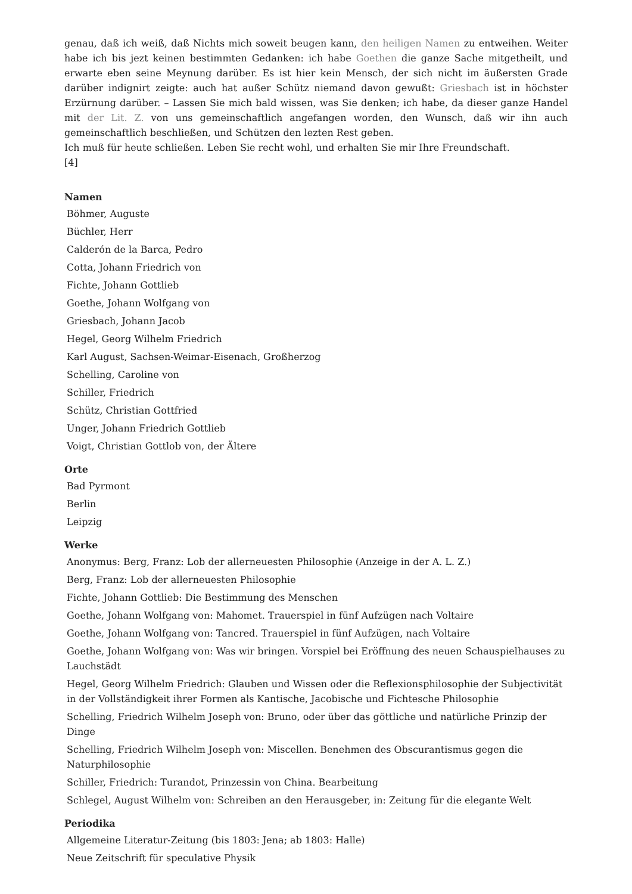genau, daß ich weiß, daß Nichts mich soweit beugen kann, den heiligen Namen zu entweihen. Weiter habe ich bis jezt keinen bestimmten Gedanken: ich habe Goethen die ganze Sache mitgetheilt, und erwarte eben seine Meynung darüber. Es ist hier kein Mensch, der sich nicht im äußersten Grade darüber indignirt zeigte: auch hat außer Schütz niemand davon gewußt: Griesbach ist in höchster Erzürnung darüber. – Lassen Sie mich bald wissen, was Sie denken; ich habe, da dieser ganze Handel mit der Lit. Z. von uns gemeinschaftlich angefangen worden, den Wunsch, daß wir ihn auch gemeinschaftlich beschließen, und Schützen den lezten Rest geben.
Ich muß für heute schließen. Leben Sie recht wohl, und erhalten Sie mir Ihre Freundschaft.
[4]
Namen
Böhmer, Auguste
Büchler, Herr
Calderón de la Barca, Pedro
Cotta, Johann Friedrich von
Fichte, Johann Gottlieb
Goethe, Johann Wolfgang von
Griesbach, Johann Jacob
Hegel, Georg Wilhelm Friedrich
Karl August, Sachsen-Weimar-Eisenach, Großherzog
Schelling, Caroline von
Schiller, Friedrich
Schütz, Christian Gottfried
Unger, Johann Friedrich Gottlieb
Voigt, Christian Gottlob von, der Ältere
Orte
Bad Pyrmont
Berlin
Leipzig
Werke
Anonymus: Berg, Franz: Lob der allerneuesten Philosophie (Anzeige in der A. L. Z.)
Berg, Franz: Lob der allerneuesten Philosophie
Fichte, Johann Gottlieb: Die Bestimmung des Menschen
Goethe, Johann Wolfgang von: Mahomet. Trauerspiel in fünf Aufzügen nach Voltaire
Goethe, Johann Wolfgang von: Tancred. Trauerspiel in fünf Aufzügen, nach Voltaire
Goethe, Johann Wolfgang von: Was wir bringen. Vorspiel bei Eröffnung des neuen Schauspielhauses zu Lauchstädt
Hegel, Georg Wilhelm Friedrich: Glauben und Wissen oder die Reflexionsphilosophie der Subjectivität in der Vollständigkeit ihrer Formen als Kantische, Jacobische und Fichtesche Philosophie
Schelling, Friedrich Wilhelm Joseph von: Bruno, oder über das göttliche und natürliche Prinzip der Dinge
Schelling, Friedrich Wilhelm Joseph von: Miscellen. Benehmen des Obscurantismus gegen die Naturphilosophie
Schiller, Friedrich: Turandot, Prinzessin von China. Bearbeitung
Schlegel, August Wilhelm von: Schreiben an den Herausgeber, in: Zeitung für die elegante Welt
Periodika
Allgemeine Literatur-Zeitung (bis 1803: Jena; ab 1803: Halle)
Neue Zeitschrift für speculative Physik